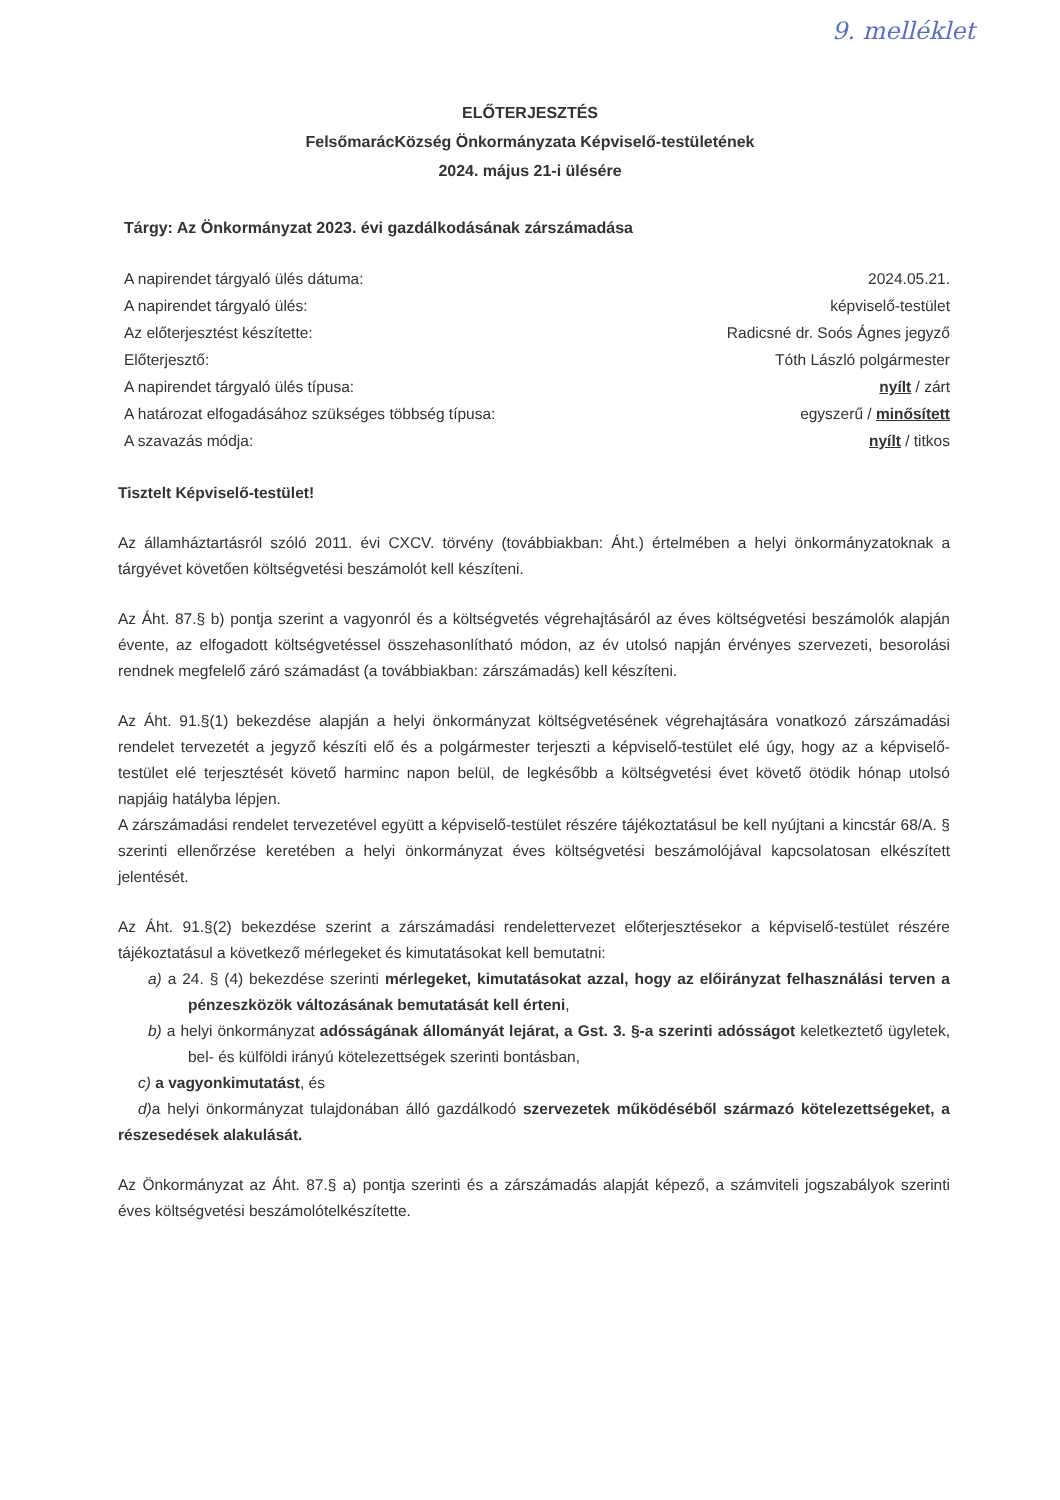9. melléklet
ELŐTERJESZTÉS
FelsőmarácKözség Önkormányzata Képviselő-testületének
2024. május 21-i ülésére
Tárgy: Az Önkormányzat 2023. évi gazdálkodásának zárszámadása
A napirendet tárgyaló ülés dátuma: 2024.05.21.
A napirendet tárgyaló ülés: képviselő-testület
Az előterjesztést készítette: Radicsné dr. Soós Ágnes jegyző
Előterjesztő: Tóth László polgármester
A napirendet tárgyaló ülés típusa: nyílt / zárt
A határozat elfogadásához szükséges többség típusa: egyszerű / minősített
A szavazás módja: nyílt / titkos
Tisztelt Képviselő-testület!
Az államháztartásról szóló 2011. évi CXCV. törvény (továbbiakban: Áht.) értelmében a helyi önkormányzatoknak a tárgyévet követően költségvetési beszámolót kell készíteni.
Az Áht. 87.§ b) pontja szerint a vagyonról és a költségvetés végrehajtásáról az éves költségvetési beszámolók alapján évente, az elfogadott költségvetéssel összehasonlítható módon, az év utolsó napján érvényes szervezeti, besorolási rendnek megfelelő záró számadást (a továbbiakban: zárszámadás) kell készíteni.
Az Áht. 91.§(1) bekezdése alapján a helyi önkormányzat költségvetésének végrehajtására vonatkozó zárszámadási rendelet tervezetét a jegyző készíti elő és a polgármester terjeszti a képviselő-testület elé úgy, hogy az a képviselő-testület elé terjesztését követő harminc napon belül, de legkésőbb a költségvetési évet követő ötödik hónap utolsó napjáig hatályba lépjen.
A zárszámadási rendelet tervezetével együtt a képviselő-testület részére tájékoztatásul be kell nyújtani a kincstár 68/A. § szerinti ellenőrzése keretében a helyi önkormányzat éves költségvetési beszámolójával kapcsolatosan elkészített jelentését.
Az Áht. 91.§(2) bekezdése szerint a zárszámadási rendelettervezet előterjesztésekor a képviselő-testület részére tájékoztatásul a következő mérlegeket és kimutatásokat kell bemutatni:
a) a 24. § (4) bekezdése szerinti mérlegeket, kimutatásokat azzal, hogy az előirányzat felhasználási terven a pénzeszközök változásának bemutatását kell érteni,
b) a helyi önkormányzat adósságának állományát lejárat, a Gst. 3. §-a szerinti adósságot keletkeztető ügyletek, bel- és külföldi irányú kötelezettségek szerinti bontásban,
c) a vagyonkimutatást, és
d) a helyi önkormányzat tulajdonában álló gazdálkodó szervezetek működéséből származó kötelezettségeket, a részesedések alakulását.
Az Önkormányzat az Áht. 87.§ a) pontja szerinti és a zárszámadás alapját képező, a számviteli jogszabályok szerinti éves költségvetési beszámolótelkészítette.